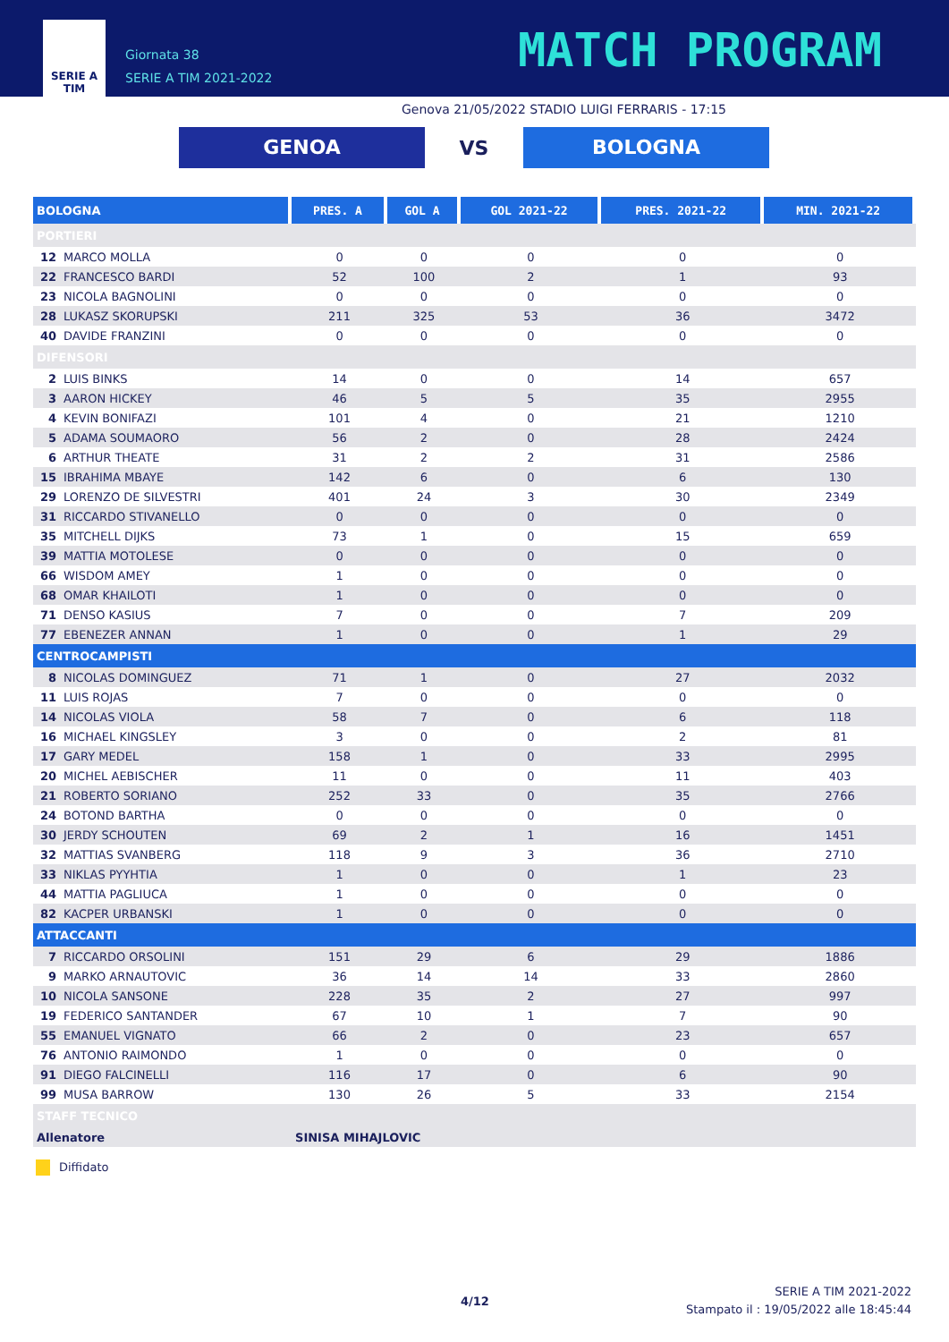SERIE A
TIM
Giornata 38
SERIE A TIM 2021-2022
MATCH PROGRAM
Genova 21/05/2022 STADIO LUIGI FERRARIS - 17:15
GENOA
VS
BOLOGNA
| BOLOGNA | | PRES. A | GOL A | GOL 2021-22 | PRES. 2021-22 | MIN. 2021-22 |
| --- | --- | --- | --- | --- | --- | --- |
| PORTIERI | | | | | | |
| 12 | MARCO MOLLA | 0 | 0 | 0 | 0 | 0 |
| 22 | FRANCESCO BARDI | 52 | 100 | 2 | 1 | 93 |
| 23 | NICOLA BAGNOLINI | 0 | 0 | 0 | 0 | 0 |
| 28 | LUKASZ SKORUPSKI | 211 | 325 | 53 | 36 | 3472 |
| 40 | DAVIDE FRANZINI | 0 | 0 | 0 | 0 | 0 |
| DIFENSORI | | | | | | |
| 2 | LUIS BINKS | 14 | 0 | 0 | 14 | 657 |
| 3 | AARON HICKEY | 46 | 5 | 5 | 35 | 2955 |
| 4 | KEVIN BONIFAZI | 101 | 4 | 0 | 21 | 1210 |
| 5 | ADAMA SOUMAORO | 56 | 2 | 0 | 28 | 2424 |
| 6 | ARTHUR THEATE | 31 | 2 | 2 | 31 | 2586 |
| 15 | IBRAHIMA MBAYE | 142 | 6 | 0 | 6 | 130 |
| 29 | LORENZO DE SILVESTRI | 401 | 24 | 3 | 30 | 2349 |
| 31 | RICCARDO STIVANELLO | 0 | 0 | 0 | 0 | 0 |
| 35 | MITCHELL DIJKS | 73 | 1 | 0 | 15 | 659 |
| 39 | MATTIA MOTOLESE | 0 | 0 | 0 | 0 | 0 |
| 66 | WISDOM AMEY | 1 | 0 | 0 | 0 | 0 |
| 68 | OMAR KHAILOTI | 1 | 0 | 0 | 0 | 0 |
| 71 | DENSO KASIUS | 7 | 0 | 0 | 7 | 209 |
| 77 | EBENEZER ANNAN | 1 | 0 | 0 | 1 | 29 |
| CENTROCAMPISTI | | | | | | |
| 8 | NICOLAS DOMINGUEZ | 71 | 1 | 0 | 27 | 2032 |
| 11 | LUIS ROJAS | 7 | 0 | 0 | 0 | 0 |
| 14 | NICOLAS VIOLA | 58 | 7 | 0 | 6 | 118 |
| 16 | MICHAEL KINGSLEY | 3 | 0 | 0 | 2 | 81 |
| 17 | GARY MEDEL | 158 | 1 | 0 | 33 | 2995 |
| 20 | MICHEL AEBISCHER | 11 | 0 | 0 | 11 | 403 |
| 21 | ROBERTO SORIANO | 252 | 33 | 0 | 35 | 2766 |
| 24 | BOTOND BARTHA | 0 | 0 | 0 | 0 | 0 |
| 30 | JERDY SCHOUTEN | 69 | 2 | 1 | 16 | 1451 |
| 32 | MATTIAS SVANBERG | 118 | 9 | 3 | 36 | 2710 |
| 33 | NIKLAS PYYHTIA | 1 | 0 | 0 | 1 | 23 |
| 44 | MATTIA PAGLIUCA | 1 | 0 | 0 | 0 | 0 |
| 82 | KACPER URBANSKI | 1 | 0 | 0 | 0 | 0 |
| ATTACCANTI | | | | | | |
| 7 | RICCARDO ORSOLINI | 151 | 29 | 6 | 29 | 1886 |
| 9 | MARKO ARNAUTOVIC | 36 | 14 | 14 | 33 | 2860 |
| 10 | NICOLA SANSONE | 228 | 35 | 2 | 27 | 997 |
| 19 | FEDERICO SANTANDER | 67 | 10 | 1 | 7 | 90 |
| 55 | EMANUEL VIGNATO | 66 | 2 | 0 | 23 | 657 |
| 76 | ANTONIO RAIMONDO | 1 | 0 | 0 | 0 | 0 |
| 91 | DIEGO FALCINELLI | 116 | 17 | 0 | 6 | 90 |
| 99 | MUSA BARROW | 130 | 26 | 5 | 33 | 2154 |
| STAFF TECNICO | | | | | | |
| Allenatore | | SINISA MIHAJLOVIC | | | | |
Diffidato
4/12
SERIE A TIM 2021-2022
Stampato il : 19/05/2022 alle 18:45:44